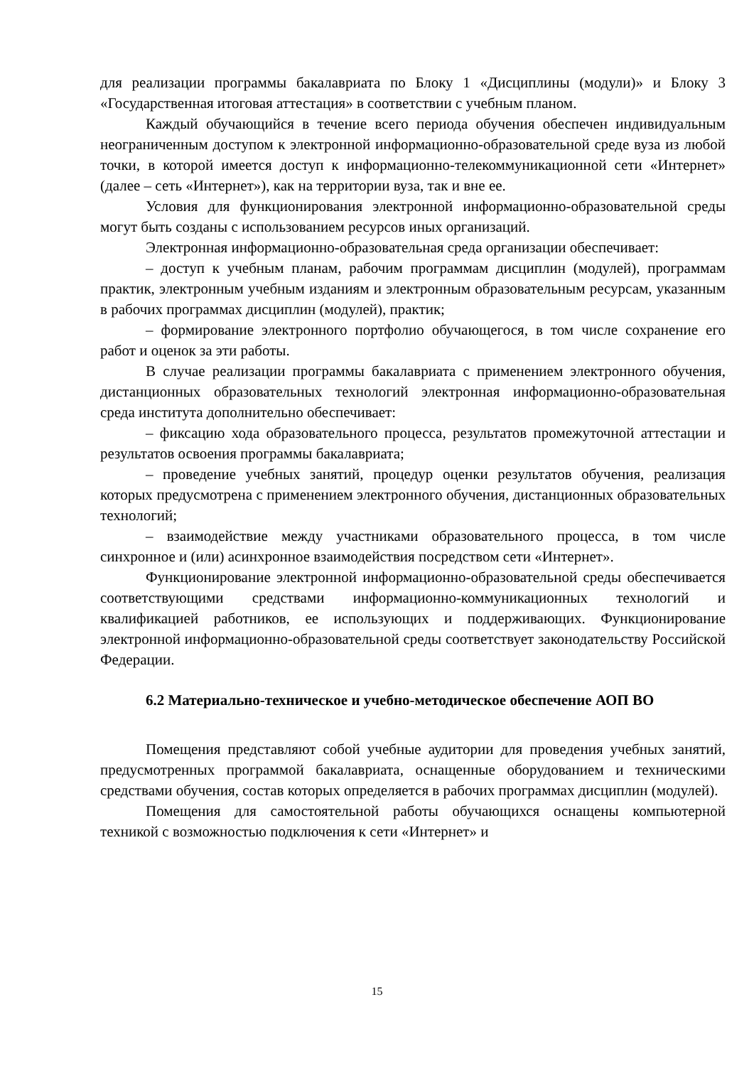для реализации программы бакалавриата по Блоку 1 «Дисциплины (модули)» и Блоку 3 «Государственная итоговая аттестация» в соответствии с учебным планом.
Каждый обучающийся в течение всего периода обучения обеспечен индивидуальным неограниченным доступом к электронной информационно-образовательной среде вуза из любой точки, в которой имеется доступ к информационно-телекоммуникационной сети «Интернет» (далее – сеть «Интернет»), как на территории вуза, так и вне ее.
Условия для функционирования электронной информационно-образовательной среды могут быть созданы с использованием ресурсов иных организаций.
Электронная информационно-образовательная среда организации обеспечивает:
– доступ к учебным планам, рабочим программам дисциплин (модулей), программам практик, электронным учебным изданиям и электронным образовательным ресурсам, указанным в рабочих программах дисциплин (модулей), практик;
– формирование электронного портфолио обучающегося, в том числе сохранение его работ и оценок за эти работы.
В случае реализации программы бакалавриата с применением электронного обучения, дистанционных образовательных технологий электронная информационно-образовательная среда института дополнительно обеспечивает:
– фиксацию хода образовательного процесса, результатов промежуточной аттестации и результатов освоения программы бакалавриата;
– проведение учебных занятий, процедур оценки результатов обучения, реализация которых предусмотрена с применением электронного обучения, дистанционных образовательных технологий;
– взаимодействие между участниками образовательного процесса, в том числе синхронное и (или) асинхронное взаимодействия посредством сети «Интернет».
Функционирование электронной информационно-образовательной среды обеспечивается соответствующими средствами информационно-коммуникационных технологий и квалификацией работников, ее использующих и поддерживающих. Функционирование электронной информационно-образовательной среды соответствует законодательству Российской Федерации.
6.2 Материально-техническое и учебно-методическое обеспечение АОП ВО
Помещения представляют собой учебные аудитории для проведения учебных занятий, предусмотренных программой бакалавриата, оснащенные оборудованием и техническими средствами обучения, состав которых определяется в рабочих программах дисциплин (модулей).
Помещения для самостоятельной работы обучающихся оснащены компьютерной техникой с возможностью подключения к сети «Интернет» и
15